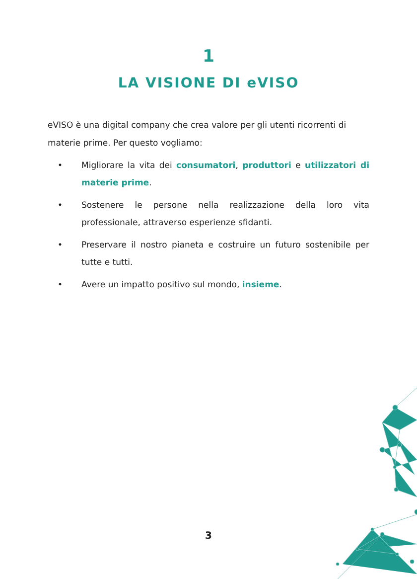1
LA VISIONE DI eVISO
eVISO è una digital company che crea valore per gli utenti ricorrenti di materie prime. Per questo vogliamo:
• Migliorare la vita dei consumatori, produttori e utilizzatori di materie prime.
• Sostenere le persone nella realizzazione della loro vita professionale, attraverso esperienze sfidanti.
• Preservare il nostro pianeta e costruire un futuro sostenibile per tutte e tutti.
• Avere un impatto positivo sul mondo, insieme.
3